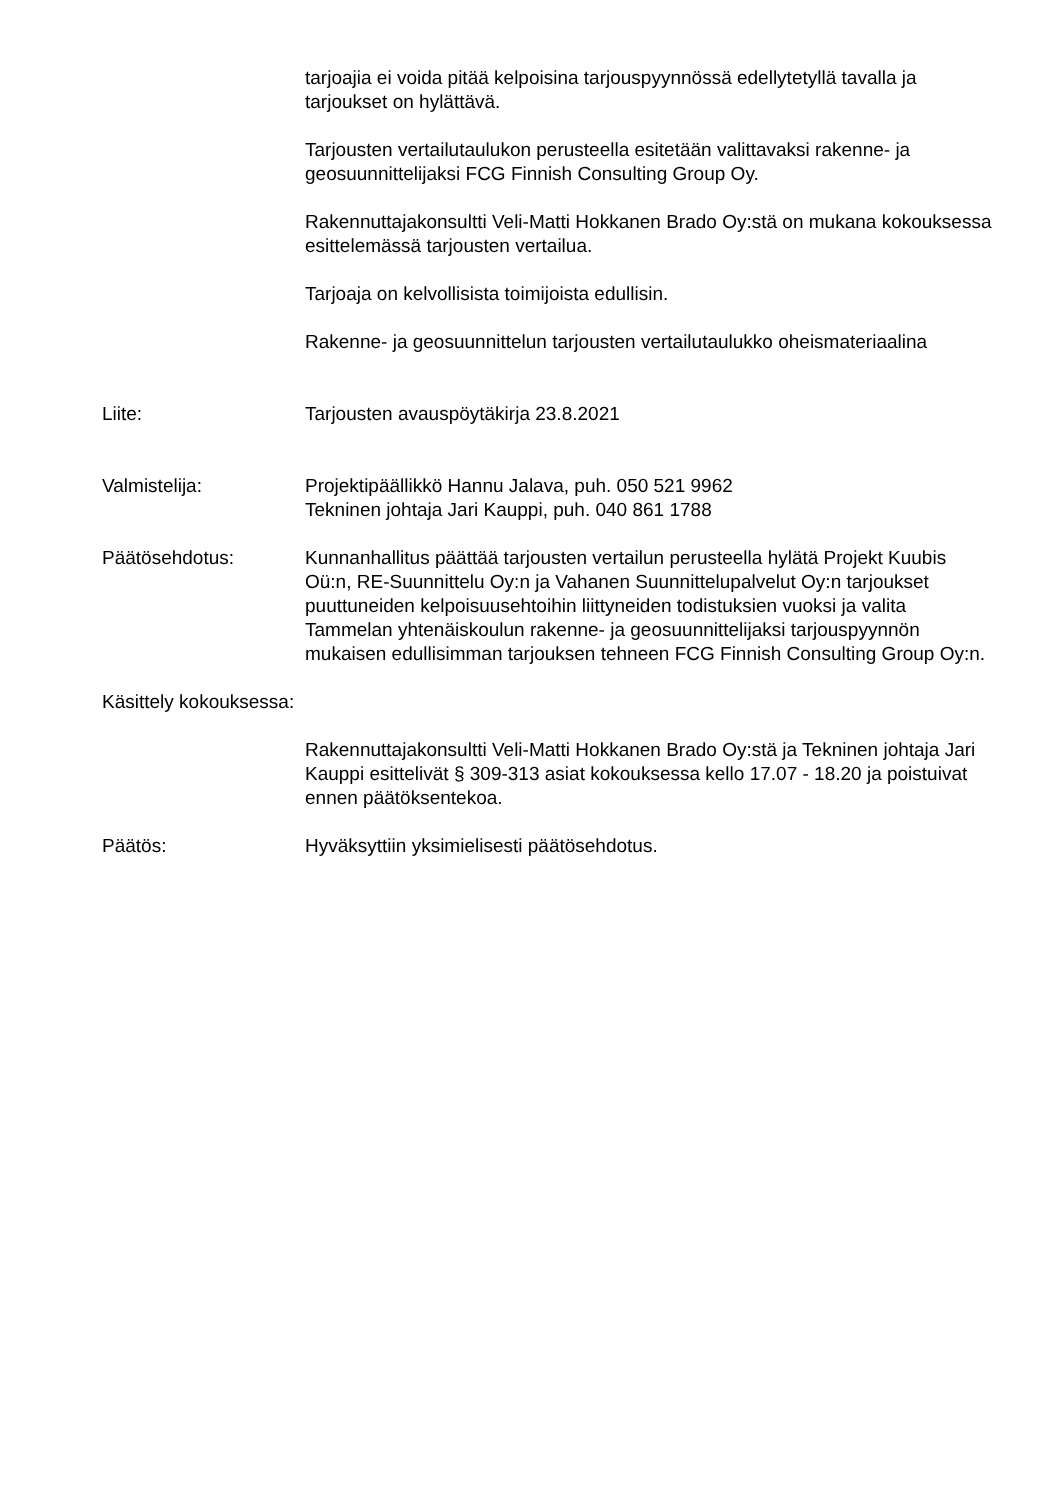tarjoajia ei voida pitää kelpoisina tarjouspyynnössä edellytetyllä tavalla ja tarjoukset on hylättävä.
Tarjousten vertailutaulukon perusteella esitetään valittavaksi rakenne- ja geosuunnittelijaksi FCG Finnish Consulting Group Oy.
Rakennuttajakonsultti Veli-Matti Hokkanen Brado Oy:stä on mukana kokouksessa esittelemässä tarjousten vertailua.
Tarjoaja on kelvollisista toimijoista edullisin.
Rakenne- ja geosuunnittelun tarjousten vertailutaulukko oheismateriaalina
Liite: Tarjousten avauspöytäkirja 23.8.2021
Valmistelija: Projektipäällikkö Hannu Jalava, puh. 050 521 9962
Tekninen johtaja Jari Kauppi, puh. 040 861 1788
Päätösehdotus: Kunnanhallitus päättää tarjousten vertailun perusteella hylätä Projekt Kuubis Oü:n, RE-Suunnittelu Oy:n ja Vahanen Suunnittelupalvelut Oy:n tarjoukset puuttuneiden kelpoisuusehtoihin liittyneiden todistuksien vuoksi ja valita Tammelan yhtenäiskoulun rakenne- ja geosuunnittelijaksi tarjouspyynnön mukaisen edullisimman tarjouksen tehneen FCG Finnish Consulting Group Oy:n.
Käsittely kokouksessa:
Rakennuttajakonsultti Veli-Matti Hokkanen Brado Oy:stä ja Tekninen johtaja Jari Kauppi esittelivät § 309-313 asiat kokouksessa kello 17.07 - 18.20 ja poistuivat ennen päätöksentekoa.
Päätös: Hyväksyttiin yksimielisesti päätösehdotus.